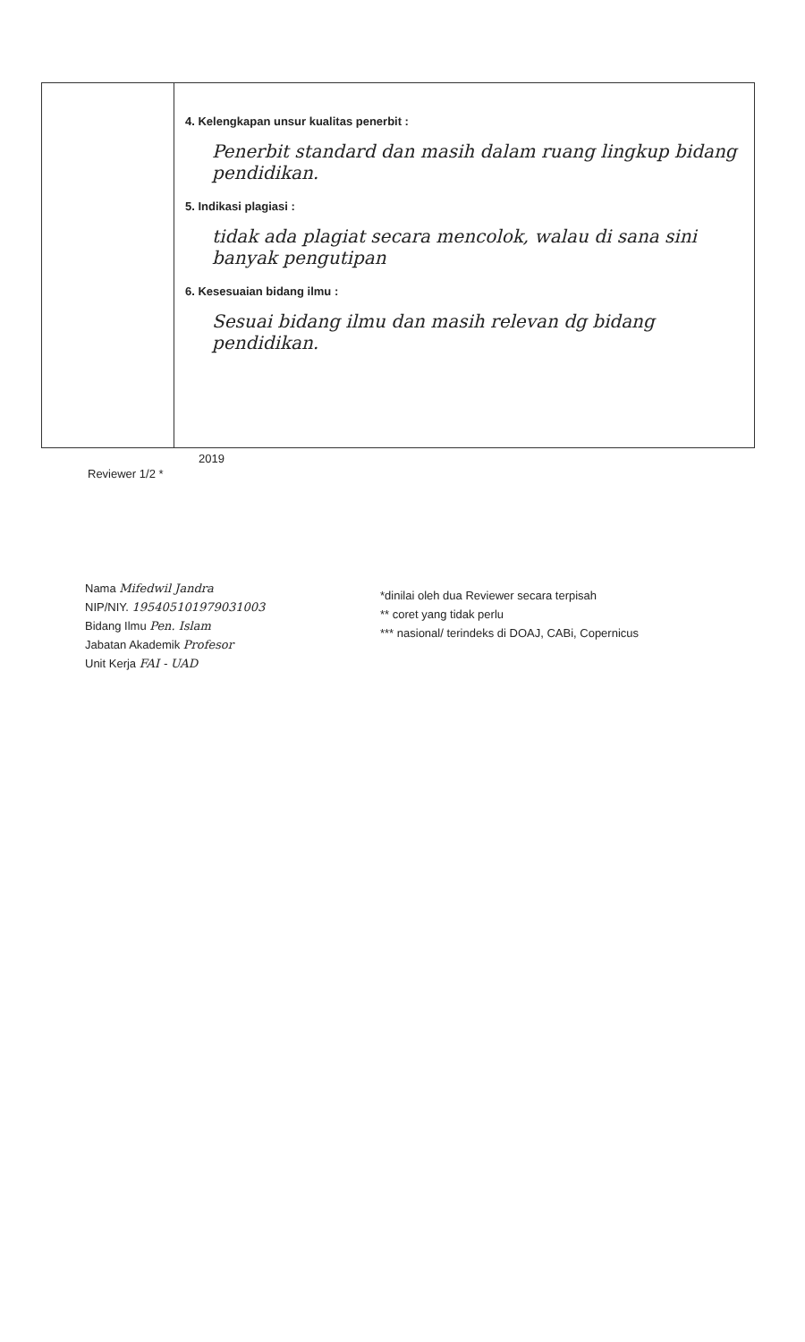| | 4. Kelengkapan unsur kualitas penerbit : Penerbit standard dan masih dalam ruang lingkup bidang pendidikan. 5. Indikasi plagiasi : tidak ada plagiat secara mencolok, walau di sana sini banyak pengutipan 6. Kesesuaian bidang ilmu : Sesuai bidang ilmu dan masih relevan dg bidang pendidikan. |
2019
Reviewer 1/2 *
Nama Mifedwil Jandra
NIP/NIY. 195405101979031003
Bidang Ilmu Pen. Islam
Jabatan Akademik Profesor
Unit Kerja FAI - UAD
*dinilai oleh dua Reviewer secara terpisah
** coret yang tidak perlu
*** nasional/ terindeks di DOAJ, CABi, Copernicus